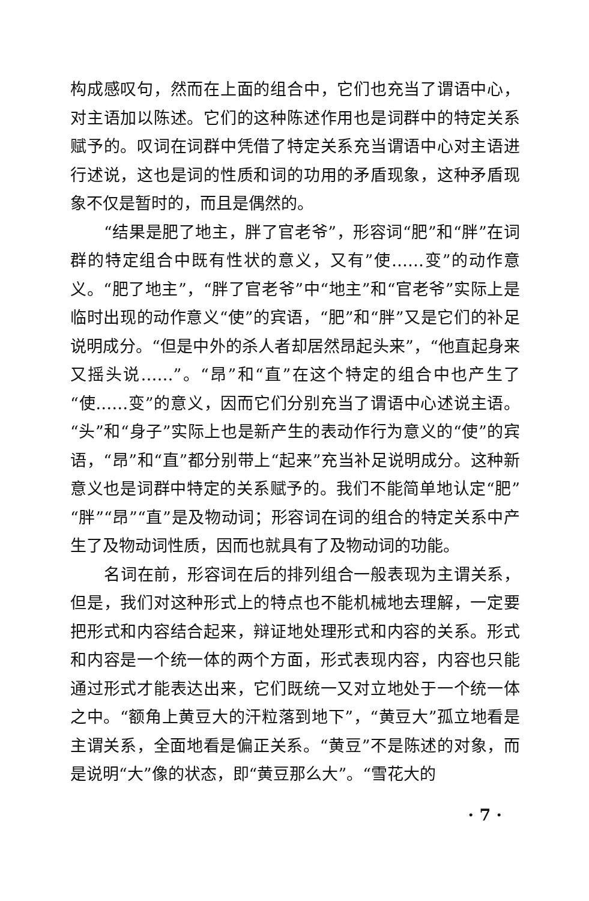构成感叹句，然而在上面的组合中，它们也充当了谓语中心，对主语加以陈述。它们的这种陈述作用也是词群中的特定关系赋予的。叹词在词群中凭借了特定关系充当谓语中心对主语进行述说，这也是词的性质和词的功用的矛盾现象，这种矛盾现象不仅是暂时的，而且是偶然的。
“结果是肥了地主，胖了官老爷”，形容词“肥”和“胖”在词群的特定组合中既有性状的意义，又有”使……变”的动作意义。“肥了地主”，“胖了官老爷”中“地主”和“官老爷”实际上是临时出现的动作意义“使”的宾语，“肥”和“胖”又是它们的补足说明成分。“但是中外的杀人者却居然昂起头来”，“他直起身来又摇头说……”。“昂”和“直”在这个特定的组合中也产生了“使……变”的意义，因而它们分别充当了谓语中心述说主语。“头”和“身子”实际上也是新产生的表动作行为意义的“使”的宾语，“昂”和“直”都分别带上“起来”充当补足说明成分。这种新意义也是词群中特定的关系赋予的。我们不能简单地认定“肥”“胖”“昂”“直”是及物动词；形容词在词的组合的特定关系中产生了及物动词性质，因而也就具有了及物动词的功能。
名词在前，形容词在后的排列组合一般表现为主谓关系，但是，我们对这种形式上的特点也不能机械地去理解，一定要把形式和内容结合起来，辩证地处理形式和内容的关系。形式和内容是一个统一体的两个方面，形式表现内容，内容也只能通过形式才能表达出来，它们既统一又对立地处于一个统一体之中。“额角上黄豆大的汗粒落到地下”，“黄豆大”孤立地看是主谓关系，全面地看是偏正关系。“黄豆”不是陈述的对象，而是说明“大”像的状态，即“黄豆那么大”。“雪花大的
· 7 ·